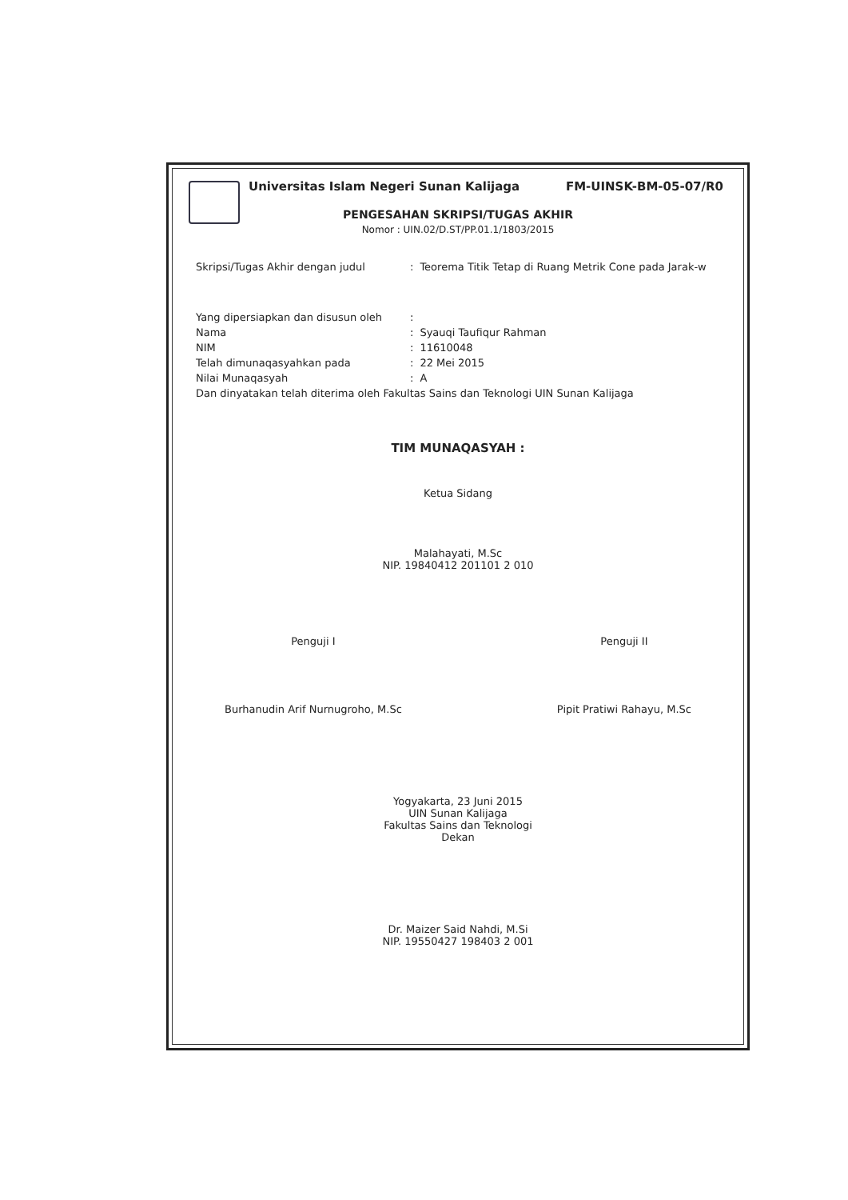Universitas Islam Negeri Sunan Kalijaga FM-UINSK-BM-05-07/R0
PENGESAHAN SKRIPSI/TUGAS AKHIR
Nomor : UIN.02/D.ST/PP.01.1/1803/2015
| Skripsi/Tugas Akhir dengan judul | : | Teorema Titik Tetap di Ruang Metrik Cone pada Jarak-w |
| Yang dipersiapkan dan disusun oleh | : | |
| Nama | : | Syauqi Taufiqur Rahman |
| NIM | : | 11610048 |
| Telah dimunaqasyahkan pada | : | 22 Mei 2015 |
| Nilai Munaqasyah | : | A |
| Dan dinyatakan telah diterima oleh Fakultas Sains dan Teknologi UIN Sunan Kalijaga | | |
TIM MUNAQASYAH :
Ketua Sidang
Malahayati, M.Sc
NIP. 19840412 201101 2 010
Penguji I
Burhanudin Arif Nurnugroho, M.Sc
Penguji II
Pipit Pratiwi Rahayu, M.Sc
Yogyakarta, 23 Juni 2015
UIN Sunan Kalijaga
Fakultas Sains dan Teknologi
Dekan
Dr. Maizer Said Nahdi, M.Si
NIP. 19550427 198403 2 001